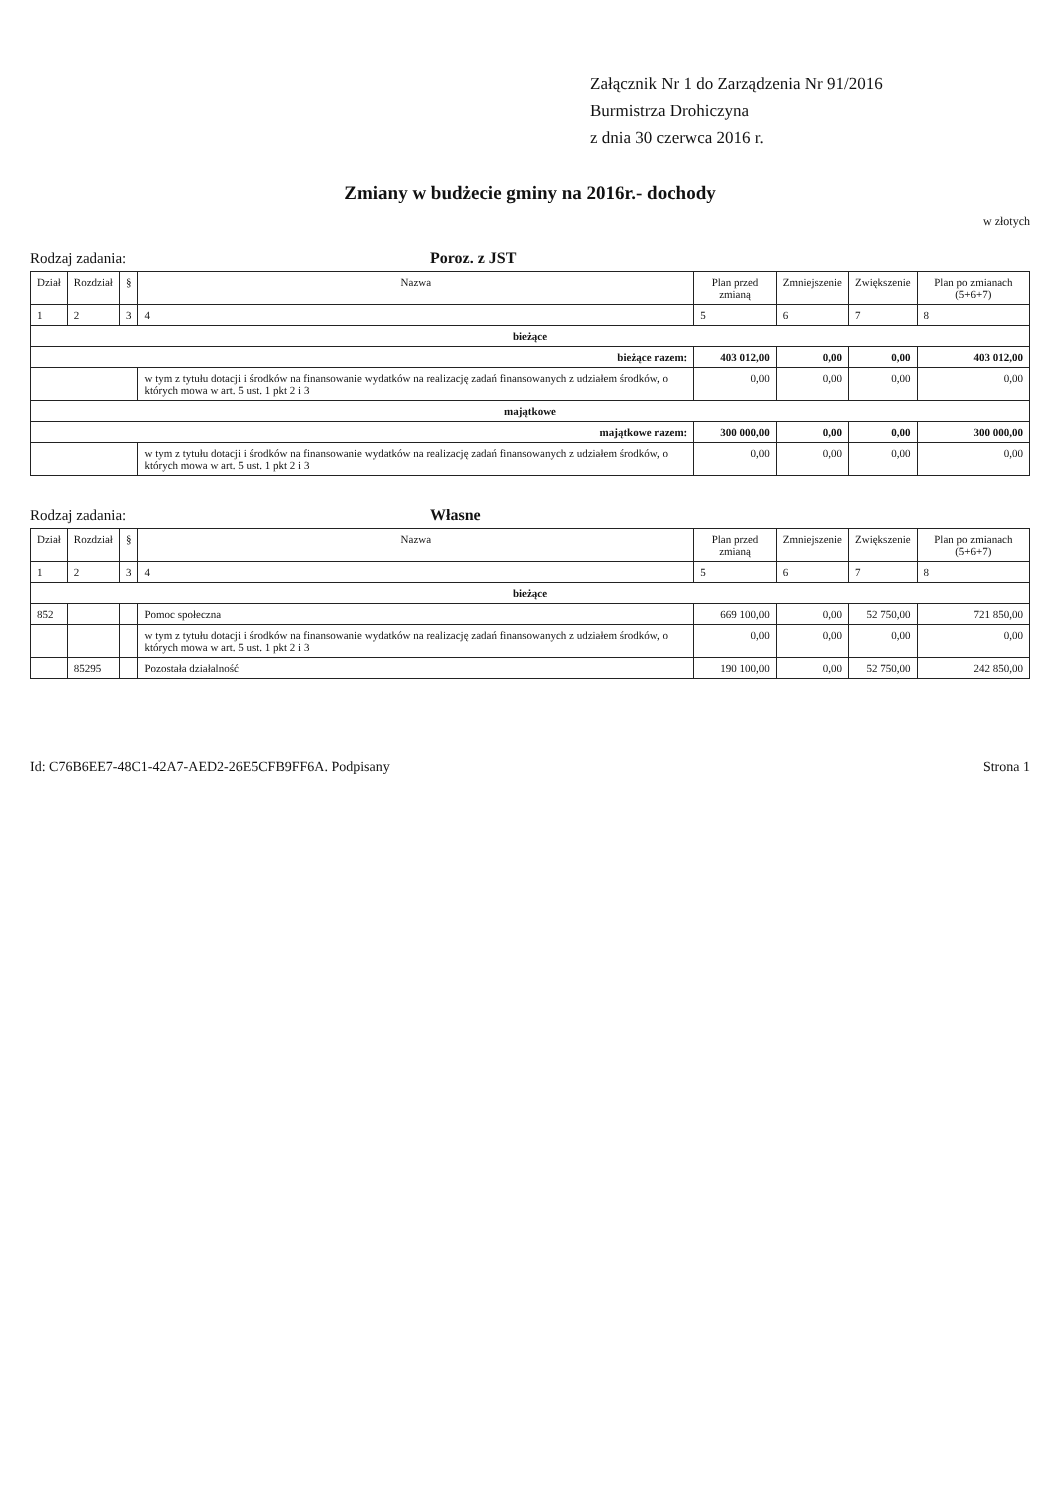Załącznik Nr 1 do Zarządzenia Nr 91/2016
Burmistrza Drohiczyna
z dnia 30 czerwca 2016 r.
Zmiany w budżecie gminy na 2016r.- dochody
w złotych
Rodzaj zadania: Poroz. z JST
| Dział | Rozdział | § | Nazwa | Plan przed zmianą | Zmniejszenie | Zwiększenie | Plan po zmianach (5+6+7) |
| --- | --- | --- | --- | --- | --- | --- | --- |
| 1 | 2 | 3 | 4 | 5 | 6 | 7 | 8 |
| bieżące | | | | | | | |
| bieżące razem: | | | | 403 012,00 | 0,00 | 0,00 | 403 012,00 |
| | | | w tym z tytułu dotacji i środków na finansowanie wydatków na realizację zadań finansowanych z udziałem środków, o których mowa w art. 5 ust. 1 pkt 2 i 3 | 0,00 | 0,00 | 0,00 | 0,00 |
| majątkowe | | | | | | | |
| majątkowe razem: | | | | 300 000,00 | 0,00 | 0,00 | 300 000,00 |
| | | | w tym z tytułu dotacji i środków na finansowanie wydatków na realizację zadań finansowanych z udziałem środków, o których mowa w art. 5 ust. 1 pkt 2 i 3 | 0,00 | 0,00 | 0,00 | 0,00 |
Rodzaj zadania: Własne
| Dział | Rozdział | § | Nazwa | Plan przed zmianą | Zmniejszenie | Zwiększenie | Plan po zmianach (5+6+7) |
| --- | --- | --- | --- | --- | --- | --- | --- |
| 1 | 2 | 3 | 4 | 5 | 6 | 7 | 8 |
| bieżące | | | | | | | |
| 852 | | | Pomoc społeczna | 669 100,00 | 0,00 | 52 750,00 | 721 850,00 |
| | | | w tym z tytułu dotacji i środków na finansowanie wydatków na realizację zadań finansowanych z udziałem środków, o których mowa w art. 5 ust. 1 pkt 2 i 3 | 0,00 | 0,00 | 0,00 | 0,00 |
| | 85295 | | Pozostała działalność | 190 100,00 | 0,00 | 52 750,00 | 242 850,00 |
Id: C76B6EE7-48C1-42A7-AED2-26E5CFB9FF6A. Podpisany Strona 1